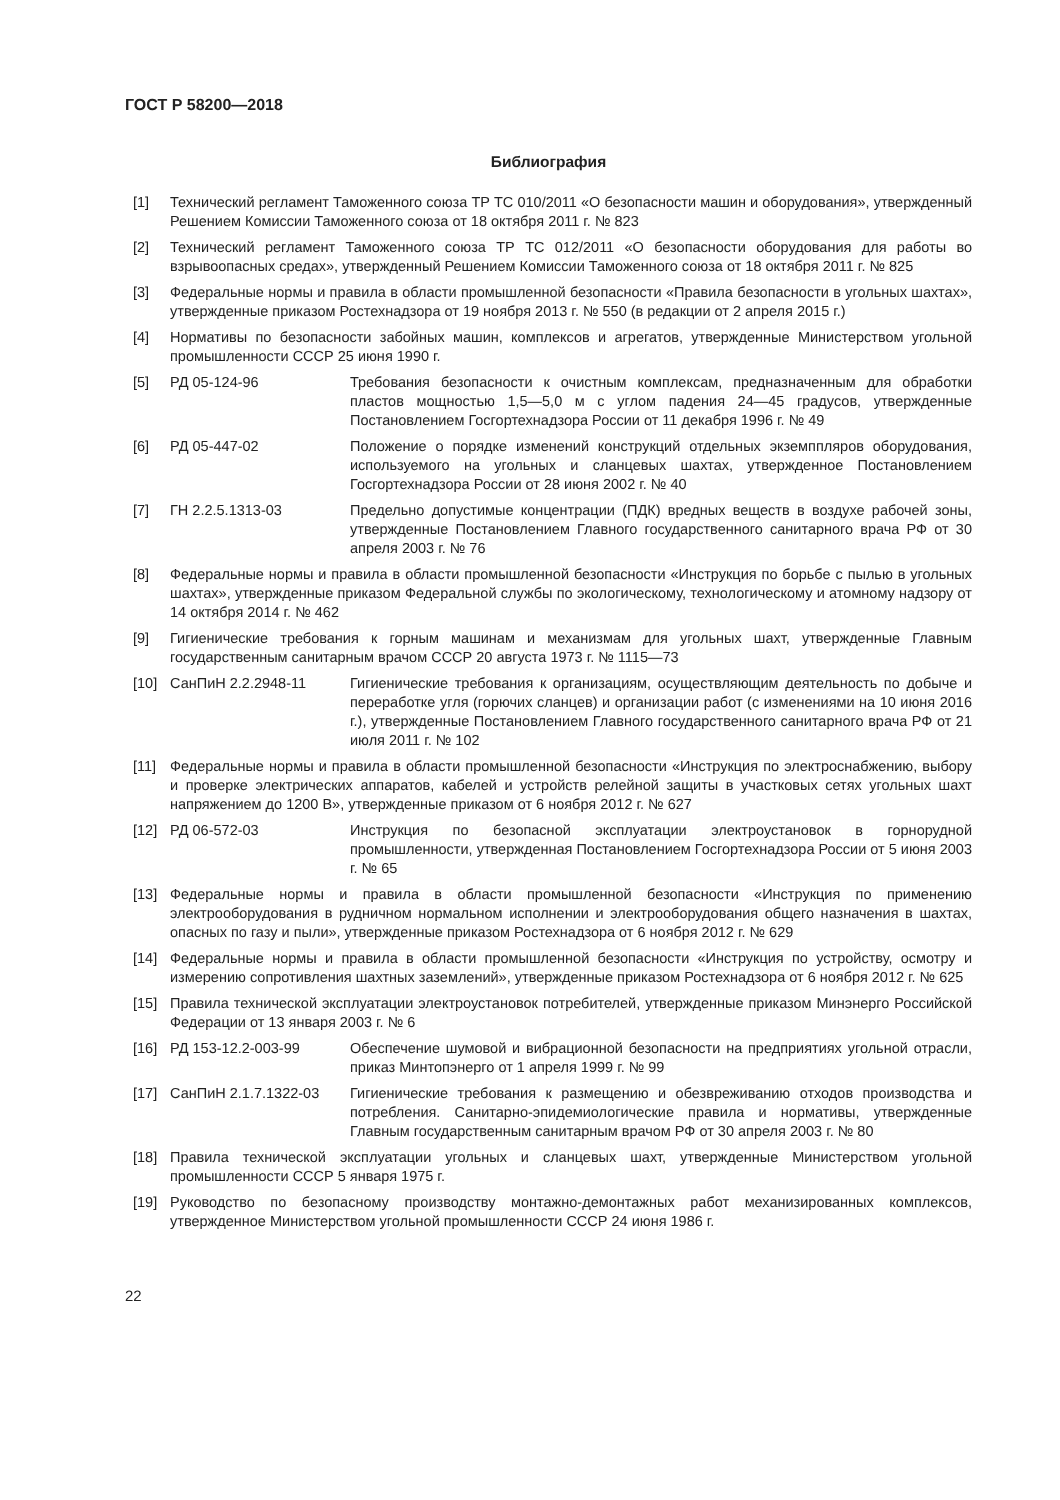ГОСТ Р 58200—2018
Библиография
[1] Технический регламент Таможенного союза ТР ТС 010/2011 «О безопасности машин и оборудования», утвержденный Решением Комиссии Таможенного союза от 18 октября 2011 г. № 823
[2] Технический регламент Таможенного союза ТР ТС 012/2011 «О безопасности оборудования для работы во взрывоопасных средах», утвержденный Решением Комиссии Таможенного союза от 18 октября 2011 г. № 825
[3] Федеральные нормы и правила в области промышленной безопасности «Правила безопасности в угольных шахтах», утвержденные приказом Ростехнадзора от 19 ноября 2013 г. № 550 (в редакции от 2 апреля 2015 г.)
[4] Нормативы по безопасности забойных машин, комплексов и агрегатов, утвержденные Министерством угольной промышленности СССР 25 июня 1990 г.
[5] РД 05-124-96 Требования безопасности к очистным комплексам, предназначенным для обработки пластов мощностью 1,5—5,0 м с углом падения 24—45 градусов, утвержденные Постановлением Госгортехнадзора России от 11 декабря 1996 г. № 49
[6] РД 05-447-02 Положение о порядке изменений конструкций отдельных экземппляров оборудования, используемого на угольных и сланцевых шахтах, утвержденное Постановлением Госгортехнадзора России от 28 июня 2002 г. № 40
[7] ГН 2.2.5.1313-03 Предельно допустимые концентрации (ПДК) вредных веществ в воздухе рабочей зоны, утвержденные Постановлением Главного государственного санитарного врача РФ от 30 апреля 2003 г. № 76
[8] Федеральные нормы и правила в области промышленной безопасности «Инструкция по борьбе с пылью в угольных шахтах», утвержденные приказом Федеральной службы по экологическому, технологическому и атомному надзору от 14 октября 2014 г. № 462
[9] Гигиенические требования к горным машинам и механизмам для угольных шахт, утвержденные Главным государственным санитарным врачом СССР 20 августа 1973 г. № 1115—73
[10] СанПиН 2.2.2948-11 Гигиенические требования к организациям, осуществляющим деятельность по добыче и переработке угля (горючих сланцев) и организации работ (с изменениями на 10 июня 2016 г.), утвержденные Постановлением Главного государственного санитарного врача РФ от 21 июля 2011 г. № 102
[11] Федеральные нормы и правила в области промышленной безопасности «Инструкция по электроснабжению, выбору и проверке электрических аппаратов, кабелей и устройств релейной защиты в участковых сетях угольных шахт напряжением до 1200 В», утвержденные приказом от 6 ноября 2012 г. № 627
[12] РД 06-572-03 Инструкция по безопасной эксплуатации электроустановок в горнорудной промышленности, утвержденная Постановлением Госгортехнадзора России от 5 июня 2003 г. № 65
[13] Федеральные нормы и правила в области промышленной безопасности «Инструкция по применению электрооборудования в рудничном нормальном исполнении и электрооборудования общего назначения в шахтах, опасных по газу и пыли», утвержденные приказом Ростехнадзора от 6 ноября 2012 г. № 629
[14] Федеральные нормы и правила в области промышленной безопасности «Инструкция по устройству, осмотру и измерению сопротивления шахтных заземлений», утвержденные приказом Ростехнадзора от 6 ноября 2012 г. № 625
[15] Правила технической эксплуатации электроустановок потребителей, утвержденные приказом Минэнерго Российской Федерации от 13 января 2003 г. № 6
[16] РД 153-12.2-003-99 Обеспечение шумовой и вибрационной безопасности на предприятиях угольной отрасли, приказ Минтопэнерго от 1 апреля 1999 г. № 99
[17] СанПиН 2.1.7.1322-03 Гигиенические требования к размещению и обезвреживанию отходов производства и потребления. Санитарно-эпидемиологические правила и нормативы, утвержденные Главным государственным санитарным врачом РФ от 30 апреля 2003 г. № 80
[18] Правила технической эксплуатации угольных и сланцевых шахт, утвержденные Министерством угольной промышленности СССР 5 января 1975 г.
[19] Руководство по безопасному производству монтажно-демонтажных работ механизированных комплексов, утвержденное Министерством угольной промышленности СССР 24 июня 1986 г.
22